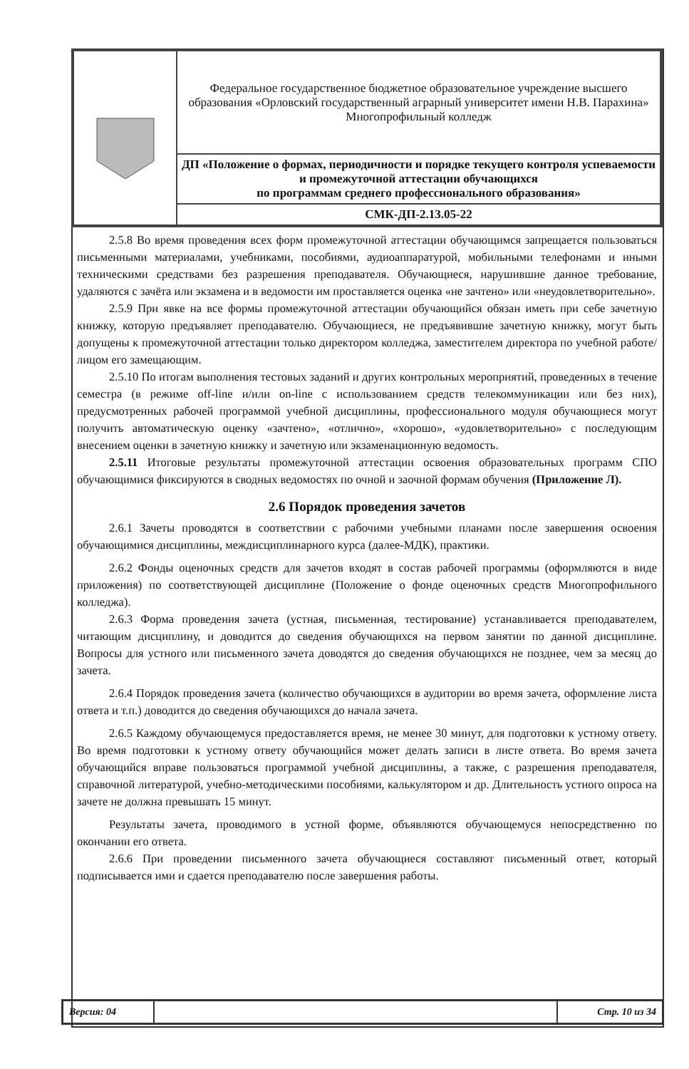| | Федеральное государственное бюджетное образовательное учреждение высшего образования «Орловский государственный аграрный университет имени Н.В. Парахина» Многопрофильный колледж |
| | ДП «Положение о формах, периодичности и порядке текущего контроля успеваемости и промежуточной аттестации обучающихся по программам среднего профессионального образования» |
| | СМК-ДП-2.13.05-22 |
2.5.8 Во время проведения всех форм промежуточной аттестации обучающимся запрещается пользоваться письменными материалами, учебниками, пособиями, аудиоаппаратурой, мобильными телефонами и иными техническими средствами без разрешения преподавателя. Обучающиеся, нарушившие данное требование, удаляются с зачёта или экзамена и в ведомости им проставляется оценка «не зачтено» или «неудовлетворительно».
2.5.9 При явке на все формы промежуточной аттестации обучающийся обязан иметь при себе зачетную книжку, которую предъявляет преподавателю. Обучающиеся, не предъявившие зачетную книжку, могут быть допущены к промежуточной аттестации только директором колледжа, заместителем директора по учебной работе/лицом его замещающим.
2.5.10 По итогам выполнения тестовых заданий и других контрольных мероприятий, проведенных в течение семестра (в режиме off-line и/или on-line с использованием средств телекоммуникации или без них), предусмотренных рабочей программой учебной дисциплины, профессионального модуля обучающиеся могут получить автоматическую оценку «зачтено», «отлично», «хорошо», «удовлетворительно» с последующим внесением оценки в зачетную книжку и зачетную или экзаменационную ведомость.
2.5.11 Итоговые результаты промежуточной аттестации освоения образовательных программ СПО обучающимися фиксируются в сводных ведомостях по очной и заочной формам обучения (Приложение Л).
2.6 Порядок проведения зачетов
2.6.1 Зачеты проводятся в соответствии с рабочими учебными планами после завершения освоения обучающимися дисциплины, междисциплинарного курса (далее-МДК), практики.
2.6.2 Фонды оценочных средств для зачетов входят в состав рабочей программы (оформляются в виде приложения) по соответствующей дисциплине (Положение о фонде оценочных средств Многопрофильного колледжа).
2.6.3 Форма проведения зачета (устная, письменная, тестирование) устанавливается преподавателем, читающим дисциплину, и доводится до сведения обучающихся на первом занятии по данной дисциплине. Вопросы для устного или письменного зачета доводятся до сведения обучающихся не позднее, чем за месяц до зачета.
2.6.4 Порядок проведения зачета (количество обучающихся в аудитории во время зачета, оформление листа ответа и т.п.) доводится до сведения обучающихся до начала зачета.
2.6.5 Каждому обучающемуся предоставляется время, не менее 30 минут, для подготовки к устному ответу. Во время подготовки к устному ответу обучающийся может делать записи в листе ответа. Во время зачета обучающийся вправе пользоваться программой учебной дисциплины, а также, с разрешения преподавателя, справочной литературой, учебно-методическими пособиями, калькулятором и др. Длительность устного опроса на зачете не должна превышать 15 минут.
Результаты зачета, проводимого в устной форме, объявляются обучающемуся непосредственно по окончании его ответа.
2.6.6 При проведении письменного зачета обучающиеся составляют письменный ответ, который подписывается ими и сдается преподавателю после завершения работы.
| Версия: 04 | | Стр. 10 из 34 |